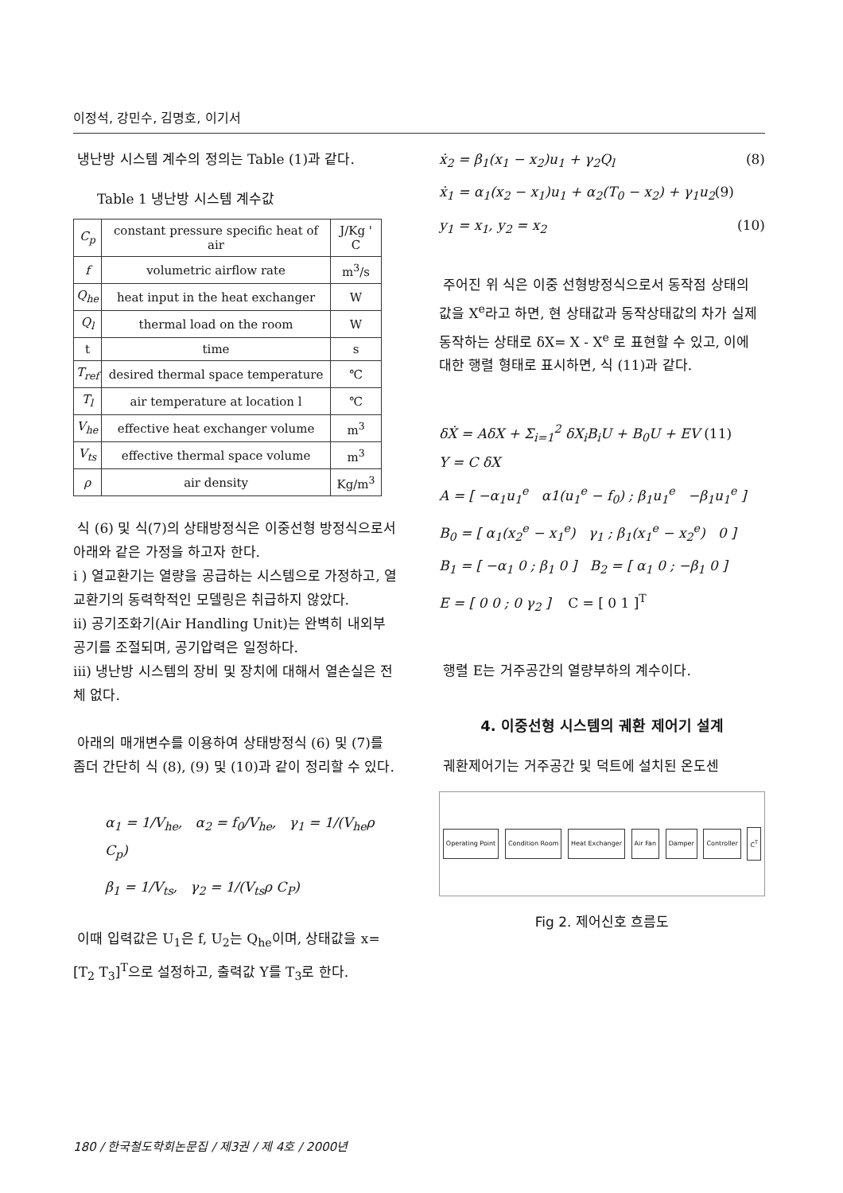이정석, 강민수, 김명호, 이기서
냉난방 시스템 계수의 정의는 Table (1)과 같다.
Table 1 냉난방 시스템 계수값
| C<sub>p</sub> | constant pressure specific heat of air | J/Kg ' C |
| f | volumetric airflow rate | m<sup>3</sup>/s |
| Q<sub>he</sub> | heat input in the heat exchanger | W |
| Q<sub>l</sub> | thermal load on the room | W |
| t | time | s |
| T<sub>ref</sub> | desired thermal space temperature | ℃ |
| T<sub>l</sub> | air temperature at location l | ℃ |
| V<sub>he</sub> | effective heat exchanger volume | m<sup>3</sup> |
| V<sub>ts</sub> | effective thermal space volume | m<sup>3</sup> |
| ρ | air density | Kg/m<sup>3</sup> |
식 (6) 및 식(7)의 상태방정식은 이중선형 방정식으로서 아래와 같은 가정을 하고자 한다.
i ) 열교환기는 열량을 공급하는 시스템으로 가정하고, 열교환기의 동력학적인 모델링은 취급하지 않았다.
ii) 공기조화기(Air Handling Unit)는 완벽히 내외부 공기를 조절되며, 공기압력은 일정하다.
iii) 냉난방 시스템의 장비 및 장치에 대해서 열손실은 전체 없다.
아래의 매개변수를 이용하여 상태방정식 (6) 및 (7)를 좀더 간단히 식 (8), (9) 및 (10)과 같이 정리할 수 있다.
α<sub>1</sub> = 1/V<sub>he</sub>, α<sub>2</sub> = f<sub>0</sub>/V<sub>he</sub>, γ<sub>1</sub> = 1/(V<sub>he</sub>ρ C<sub>p</sub>)
β<sub>1</sub> = 1/V<sub>ts</sub>, γ<sub>2</sub> = 1/(V<sub>ts</sub>ρ C<sub>P</sub>)
이때 입력값은 U<sub>1</sub>은 f, U<sub>2</sub>는 Q<sub>he</sub>이며, 상태값을 x=[T<sub>2</sub> T<sub>3</sub>]<sup>T</sup>으로 설정하고, 출력값 Y를 T<sub>3</sub>로 한다.
ẋ<sub>2</sub> = β<sub>1</sub>(x<sub>1</sub> − x<sub>2</sub>)u<sub>1</sub> + γ<sub>2</sub>Q<sub>l</sub> (8)
ẋ<sub>1</sub> = α<sub>1</sub>(x<sub>2</sub> − x<sub>1</sub>)u<sub>1</sub> + α<sub>2</sub>(T<sub>0</sub> − x<sub>2</sub>) + γ<sub>1</sub>u<sub>2</sub>(9)
y<sub>1</sub> = x<sub>1</sub>, y<sub>2</sub> = x<sub>2</sub> (10)
주어진 위 식은 이중 선형방정식으로서 동작점 상태의 값을 X<sup>e</sup>라고 하면, 현 상태값과 동작상태값의 차가 실제 동작하는 상태로 δX= X - X<sup>e</sup> 로 표현할 수 있고, 이에 대한 행렬 형태로 표시하면, 식 (11)과 같다.
δẊ = AδX + Σ<sub>i=1</sub><sup>2</sup> δX<sub>i</sub>B<sub>i</sub>U + B<sub>0</sub>U + EV (11)
Y = C δX
A = [ −α<sub>1</sub>u<sub>1</sub><sup>e</sup> α1(u<sub>1</sub><sup>e</sup> − f<sub>0</sub>) ; β<sub>1</sub>u<sub>1</sub><sup>e</sup> −β<sub>1</sub>u<sub>1</sub><sup>e</sup> ]
B<sub>0</sub> = [ α<sub>1</sub>(x<sub>2</sub><sup>e</sup> − x<sub>1</sub><sup>e</sup>) γ<sub>1</sub> ; β<sub>1</sub>(x<sub>1</sub><sup>e</sup> − x<sub>2</sub><sup>e</sup>) 0 ]
B<sub>1</sub> = [ −α<sub>1</sub> 0 ; β<sub>1</sub> 0 ] B<sub>2</sub> = [ α<sub>1</sub> 0 ; −β<sub>1</sub> 0 ]
E = [ 0 0 ; 0 γ<sub>2</sub> ] C = [ 0 1 ]<sup>T</sup>
행렬 E는 거주공간의 열량부하의 계수이다.
4. 이중선형 시스템의 궤환 제어기 설계
궤환제어기는 거주공간 및 덕트에 설치된 온도센
Operating Point Condition Room Heat Exchanger Air Fan Damper Controller C<sup>T</sup>
Fig 2. 제어신호 흐름도
180 / 한국철도학회논문집 / 제3권 / 제 4호 / 2000년